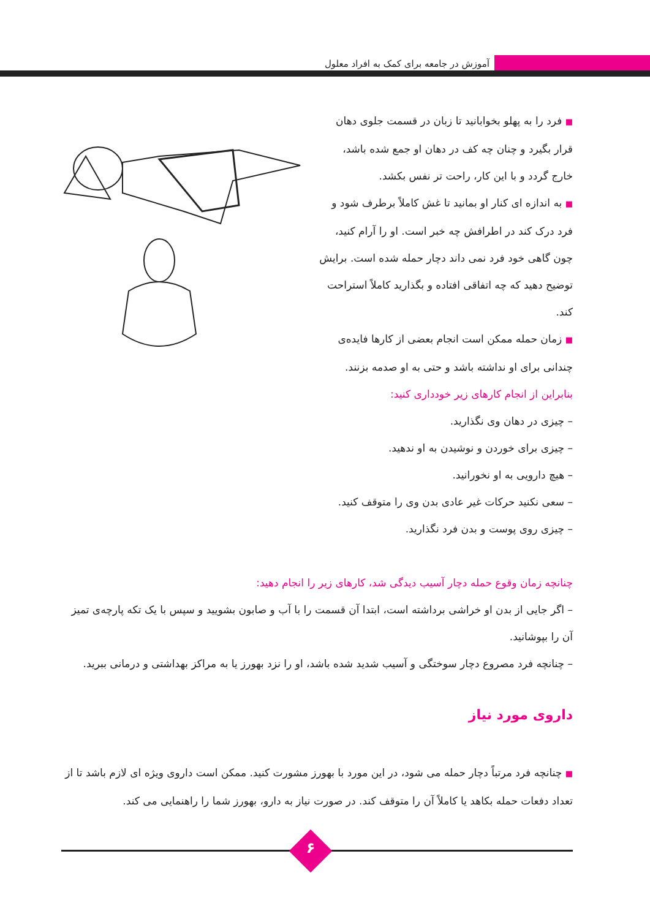آموزش در جامعه برای کمک به افراد معلول
■ فرد را به پهلو بخوابانید تا زبان در قسمت جلوی دهان قرار بگیرد و چنان چه کف در دهان او جمع شده باشد، خارج گردد و با این کار، راحت تر نفس بکشد.
■ به اندازه ای کنار او بمانید تا غش کاملاً برطرف شود و فرد درک کند در اطرافش چه خبر است. او را آرام کنید، چون گاهی خود فرد نمی داند دچار حمله شده است. برایش توضیح دهید که چه اتفاقی افتاده و بگذارید کاملاً استراحت کند.
■ زمان حمله ممکن است انجام بعضی از کارها فایده‌ی چندانی برای او نداشته باشد و حتی به او صدمه بزنند.
بنابراین از انجام کارهای زیر خودداری کنید:
– چیزی در دهان وی نگذارید.
– چیزی برای خوردن و نوشیدن به او ندهید.
– هیچ دارویی به او نخورانید.
– سعی نکنید حرکات غیر عادی بدن وی را متوقف کنید.
– چیزی روی پوست و بدن فرد نگذارید.
چنانچه زمان وقوع حمله دچار آسیب دیدگی شد، کارهای زیر را انجام دهید:
– اگر جایی از بدن او خراشی برداشته است، ابتدا آن قسمت را با آب و صابون بشویید و سپس با یک تکه پارچه‌ی تمیز آن را بپوشانید.
– چنانچه فرد مصروع دچار سوختگی و آسیب شدید شده باشد، او را نزد بهورز یا به مراکز بهداشتی و درمانی ببرید.
داروی مورد نیاز
■ چنانچه فرد مرتباً دچار حمله می شود، در این مورد با بهورز مشورت کنید. ممکن است داروی ویژه ای لازم باشد تا از تعداد دفعات حمله بکاهد یا کاملاً آن را متوقف کند. در صورت نیاز به دارو، بهورز شما را راهنمایی می کند.
۶